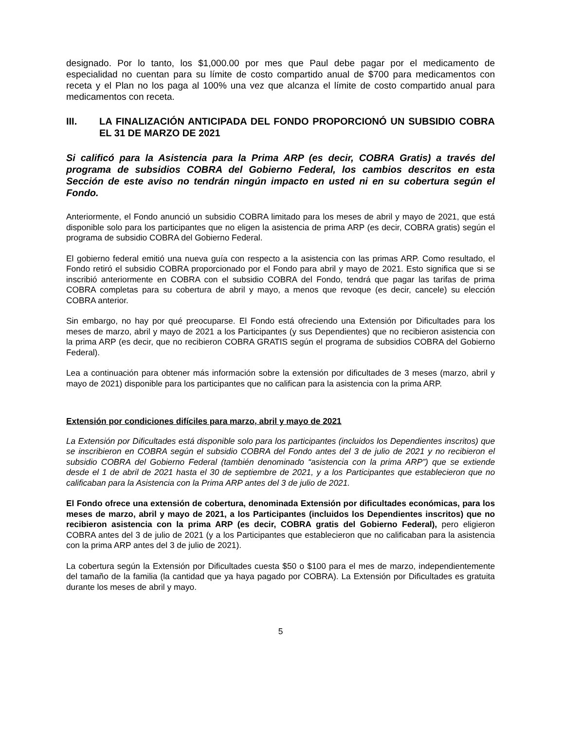designado. Por lo tanto, los $1,000.00 por mes que Paul debe pagar por el medicamento de especialidad no cuentan para su límite de costo compartido anual de $700 para medicamentos con receta y el Plan no los paga al 100% una vez que alcanza el límite de costo compartido anual para medicamentos con receta.
III. LA FINALIZACIÓN ANTICIPADA DEL FONDO PROPORCIONÓ UN SUBSIDIO COBRA EL 31 DE MARZO DE 2021
Si calificó para la Asistencia para la Prima ARP (es decir, COBRA Gratis) a través del programa de subsidios COBRA del Gobierno Federal, los cambios descritos en esta Sección de este aviso no tendrán ningún impacto en usted ni en su cobertura según el Fondo.
Anteriormente, el Fondo anunció un subsidio COBRA limitado para los meses de abril y mayo de 2021, que está disponible solo para los participantes que no eligen la asistencia de prima ARP (es decir, COBRA gratis) según el programa de subsidio COBRA del Gobierno Federal.
El gobierno federal emitió una nueva guía con respecto a la asistencia con las primas ARP. Como resultado, el Fondo retiró el subsidio COBRA proporcionado por el Fondo para abril y mayo de 2021. Esto significa que si se inscribió anteriormente en COBRA con el subsidio COBRA del Fondo, tendrá que pagar las tarifas de prima COBRA completas para su cobertura de abril y mayo, a menos que revoque (es decir, cancele) su elección COBRA anterior.
Sin embargo, no hay por qué preocuparse. El Fondo está ofreciendo una Extensión por Dificultades para los meses de marzo, abril y mayo de 2021 a los Participantes (y sus Dependientes) que no recibieron asistencia con la prima ARP (es decir, que no recibieron COBRA GRATIS según el programa de subsidios COBRA del Gobierno Federal).
Lea a continuación para obtener más información sobre la extensión por dificultades de 3 meses (marzo, abril y mayo de 2021) disponible para los participantes que no califican para la asistencia con la prima ARP.
Extensión por condiciones difíciles para marzo, abril y mayo de 2021
La Extensión por Dificultades está disponible solo para los participantes (incluidos los Dependientes inscritos) que se inscribieron en COBRA según el subsidio COBRA del Fondo antes del 3 de julio de 2021 y no recibieron el subsidio COBRA del Gobierno Federal (también denominado “asistencia con la prima ARP”) que se extiende desde el 1 de abril de 2021 hasta el 30 de septiembre de 2021, y a los Participantes que establecieron que no calificaban para la Asistencia con la Prima ARP antes del 3 de julio de 2021.
El Fondo ofrece una extensión de cobertura, denominada Extensión por dificultades económicas, para los meses de marzo, abril y mayo de 2021, a los Participantes (incluidos los Dependientes inscritos) que no recibieron asistencia con la prima ARP (es decir, COBRA gratis del Gobierno Federal), pero eligieron COBRA antes del 3 de julio de 2021 (y a los Participantes que establecieron que no calificaban para la asistencia con la prima ARP antes del 3 de julio de 2021).
La cobertura según la Extensión por Dificultades cuesta $50 o $100 para el mes de marzo, independientemente del tamaño de la familia (la cantidad que ya haya pagado por COBRA). La Extensión por Dificultades es gratuita durante los meses de abril y mayo.
5